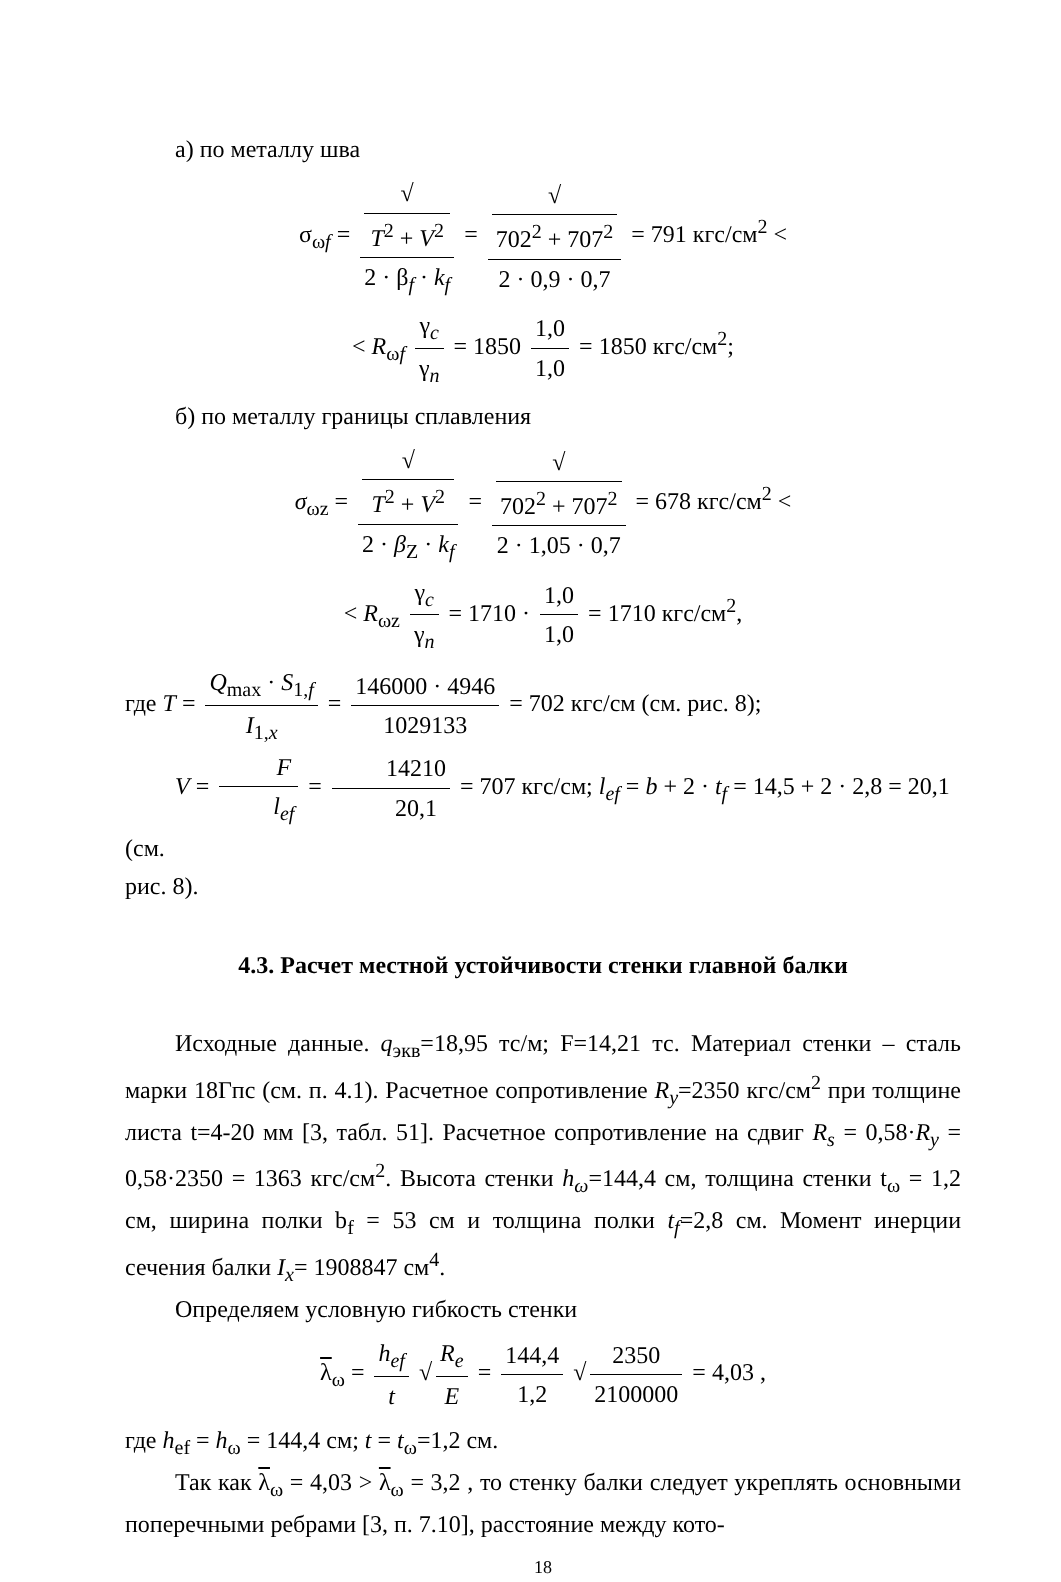а) по металлу шва
σ<sub>ωf</sub> = √
T<sup>2</sup> + V<sup>2</sup> 2 · β<sub>f</sub> · k<sub>f</sub> = √
702<sup>2</sup> + 707<sup>2</sup> 2 · 0,9 · 0,7 = 791 кгс/см<sup>2</sup> <
< R<sub>ωf</sub> γ<sub>c</sub> γ<sub>n</sub> = 1850 1,0 1,0 = 1850 кгс/см<sup>2</sup>;
б) по металлу границы сплавления
σ<sub>ωz</sub> = √
T<sup>2</sup> + V<sup>2</sup> 2 · β<sub>Z</sub> · k<sub>f</sub> = √
702<sup>2</sup> + 707<sup>2</sup> 2 · 1,05 · 0,7 = 678 кгс/см<sup>2</sup> <
< R<sub>ωz</sub> γ<sub>c</sub> γ<sub>n</sub> = 1710 · 1,0 1,0 = 1710 кгс/см<sup>2</sup>,
где T = Q<sub>max</sub> · S<sub>1,f</sub> I<sub>1,x</sub> = 146000 · 4946 1029133 = 702 кгс/см (см. рис. 8);
V = F l<sub>ef</sub> = 14210 20,1 = 707 кгс/см; l<sub>ef</sub> = b + 2 · t<sub>f</sub> = 14,5 + 2 · 2,8 = 20,1 (см.
рис. 8).
4.3. Расчет местной устойчивости стенки главной балки
Исходные данные. q<sub>экв</sub>=18,95 тс/м; F=14,21 тс. Материал стенки – сталь марки 18Гпс (см. п. 4.1). Расчетное сопротивление R<sub>y</sub>=2350 кгс/см<sup>2</sup> при толщине листа t=4-20 мм [3, табл. 51]. Расчетное сопротивление на сдвиг R<sub>s</sub> = 0,58·R<sub>y</sub> = 0,58·2350 = 1363 кгс/см<sup>2</sup>. Высота стенки h<sub>ω</sub>=144,4 см, толщина стенки t<sub>ω</sub> = 1,2 см, ширина полки b<sub>f</sub> = 53 см и толщина полки t<sub>f</sub>=2,8 см. Момент инерции сечения балки I<sub>x</sub>= 1908847 см<sup>4</sup>.
Определяем условную гибкость стенки
λ<sub>ω</sub> = h<sub>ef</sub> t √ R<sub>e</sub> E = 144,4 1,2 √ 2350 2100000 = 4,03 ,
где h<sub>ef</sub> = h<sub>ω</sub> = 144,4 см; t = t<sub>ω</sub>=1,2 см.
Так как λ<sub>ω</sub> = 4,03 > λ<sub>ω</sub> = 3,2 , то стенку балки следует укреплять основными поперечными ребрами [3, п. 7.10], расстояние между кото-
18